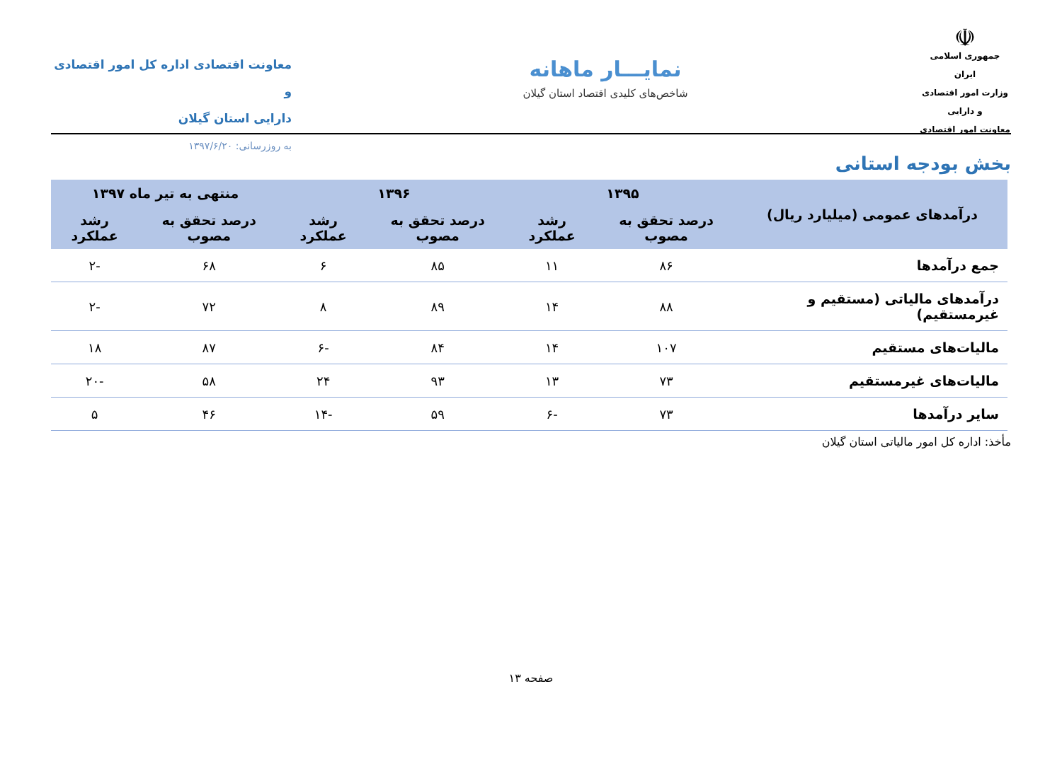☫
جمهوری اسلامی ایران
وزارت امور اقتصادی و دارایی
معاونت امور اقتصادی
نمایـــار ماهانه
شاخص‌های کلیدی اقتصاد استان گیلان
معاونت اقتصادی اداره کل امور اقتصادی و
دارایی استان گیلان
به روزرسانی: ۱۳۹۷/۶/۲۰
بخش بودجه استانی
| درآمدهای عمومی (میلیارد ریال) | ۱۳۹۵ | | ۱۳۹۶ | | منتهی به تیر ماه ۱۳۹۷ | |
| --- | --- | --- | --- | --- | --- | --- |
| | درصد تحقق به مصوب | رشد عملکرد | درصد تحقق به مصوب | رشد عملکرد | درصد تحقق به مصوب | رشد عملکرد |
| جمع درآمدها | ۸۶ | ۱۱ | ۸۵ | ۶ | ۶۸ | -۲ |
| درآمدهای مالیاتی (مستقیم و غیرمستقیم) | ۸۸ | ۱۴ | ۸۹ | ۸ | ۷۲ | -۲ |
| مالیات‌های مستقیم | ۱۰۷ | ۱۴ | ۸۴ | -۶ | ۸۷ | ۱۸ |
| مالیات‌های غیرمستقیم | ۷۳ | ۱۳ | ۹۳ | ۲۴ | ۵۸ | -۲۰ |
| سایر درآمدها | ۷۳ | -۶ | ۵۹ | -۱۴ | ۴۶ | ۵ |
مأخذ: اداره کل امور مالیاتی استان گیلان
صفحه ۱۳